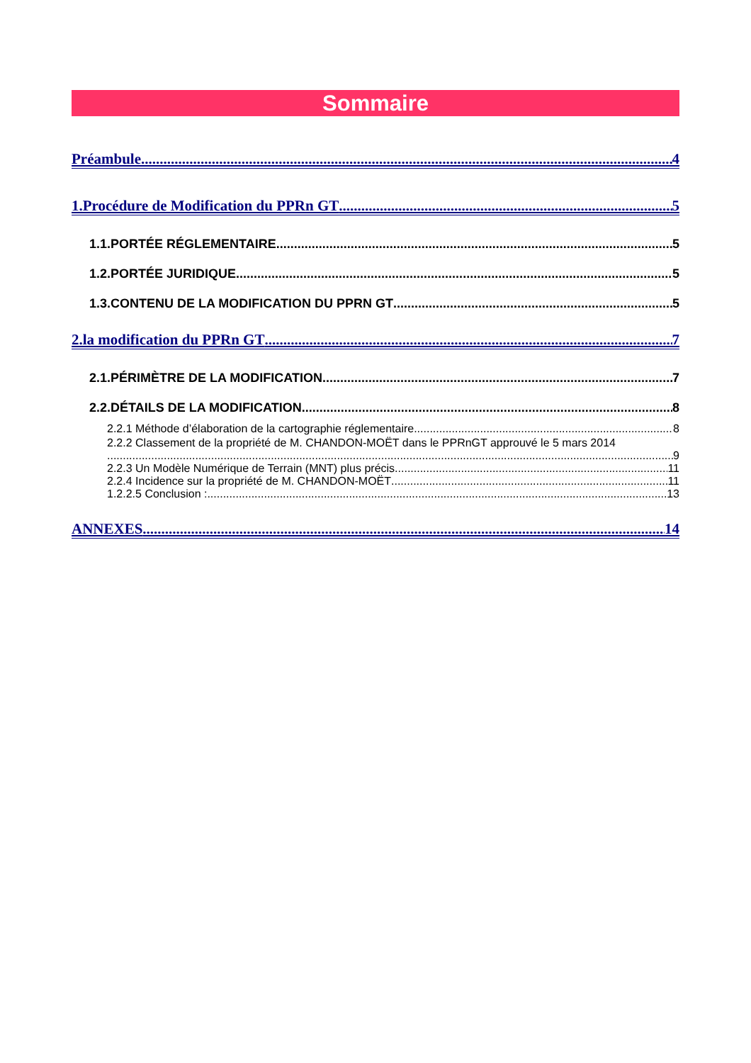Sommaire
Préambule 4
1.Procédure de Modification du PPRn GT 5
1.1.PORTÉE RÉGLEMENTAIRE 5
1.2.PORTÉE JURIDIQUE 5
1.3.CONTENU DE LA MODIFICATION DU PPRN GT 5
2.la modification du PPRn GT 7
2.1.PÉRIMÈTRE DE LA MODIFICATION 7
2.2.DÉTAILS DE LA MODIFICATION 8
2.2.1 Méthode d’élaboration de la cartographie réglementaire 8
2.2.2 Classement de la propriété de M. CHANDON-MOËT dans le PPRnGT approuvé le 5 mars 2014
9
2.2.3 Un Modèle Numérique de Terrain (MNT) plus précis 11
2.2.4 Incidence sur la propriété de M. CHANDON-MOËT 11
1.2.2.5 Conclusion : 13
ANNEXES 14